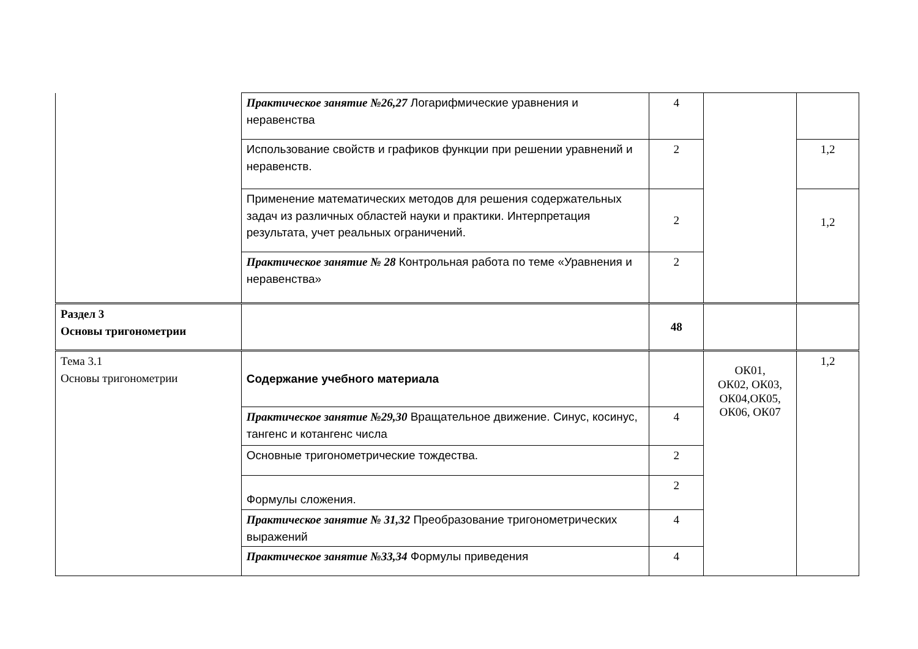| | Практическое занятие №26,27 Логарифмические уравнения и неравенства | 4 | | |
| | Использование свойств и графиков функции при решении уравнений и неравенств. | 2 | | 1,2 |
| | Применение математических методов для решения содержательных задач из различных областей науки и практики. Интерпретация результата, учет реальных ограничений. | 2 | | 1,2 |
| | Практическое занятие № 28 Контрольная работа по теме «Уравнения и неравенства» | 2 | | |
| Раздел 3 Основы тригонометрии | | 48 | | |
| Тема 3.1 Основы тригонометрии | Содержание учебного материала | | ОК01, ОК02, ОК03, ОК04,ОК05, ОК06, ОК07 | 1,2 |
| | Практическое занятие №29,30 Вращательное движение. Синус, косинус, тангенс и котангенс числа | 4 | | |
| | Основные тригонометрические тождества. | 2 | | |
| | Формулы сложения. | 2 | | |
| | Практическое занятие № 31,32 Преобразование тригонометрических выражений | 4 | | |
| | Практическое занятие №33,34 Формулы приведения | 4 | | |